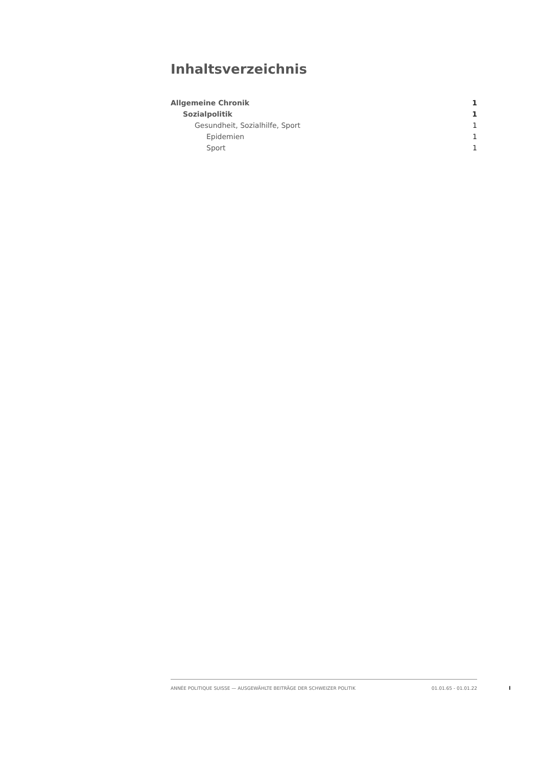Inhaltsverzeichnis
Allgemeine Chronik 1
Sozialpolitik 1
Gesundheit, Sozialhilfe, Sport 1
Epidemien 1
Sport 1
ANNÉE POLITIQUE SUISSE — AUSGEWÄHLTE BEITRÄGE DER SCHWEIZER POLITIK 01.01.65 - 01.01.22
I